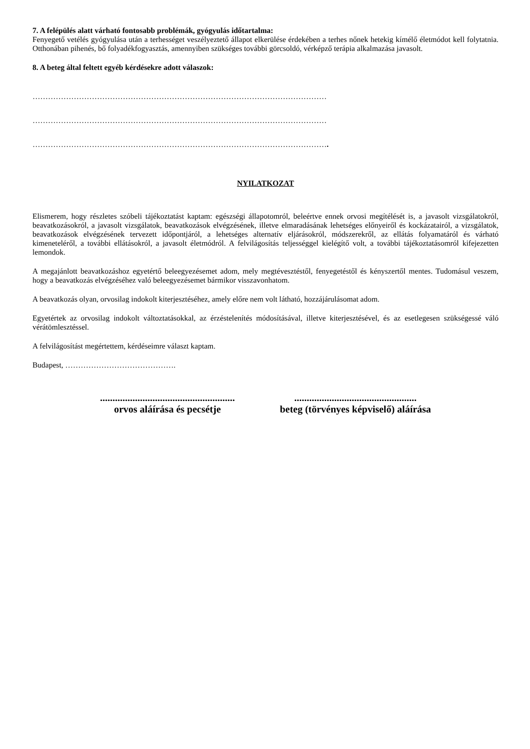7. A felépülés alatt várható fontosabb problémák, gyógyulás időtartalma:
Fenyegető vetélés gyógyulása után a terhességet veszélyeztető állapot elkerülése érdekében a terhes nőnek hetekig kímélő életmódot kell folytatnia. Otthonában pihenés, bő folyadékfogyasztás, amennyiben szükséges további görcsoldó, vérképző terápia alkalmazása javasolt.
8. A beteg által feltett egyéb kérdésekre adott válaszok:
……………………………………………………………………………………………………
……………………………………………………………………………………………………
…………………………………………………………………………………………………….
NYILATKOZAT
Elismerem, hogy részletes szóbeli tájékoztatást kaptam: egészségi állapotomról, beleértve ennek orvosi megítélését is, a javasolt vizsgálatokról, beavatkozásokról, a javasolt vizsgálatok, beavatkozások elvégzésének, illetve elmaradásának lehetséges előnyeiről és kockázatairól, a vizsgálatok, beavatkozások elvégzésének tervezett időpontjáról, a lehetséges alternatív eljárásokról, módszerekről, az ellátás folyamatáról és várható kimeneteléről, a további ellátásokról, a javasolt életmódról. A felvilágosítás teljességgel kielégítő volt, a további tájékoztatásomról kifejezetten lemondok.
A megajánlott beavatkozáshoz egyetértő beleegyezésemet adom, mely megtévesztéstől, fenyegetéstől és kényszertől mentes. Tudomásul veszem, hogy a beavatkozás elvégzéséhez való beleegyezésemet bármikor visszavonhatom.
A beavatkozás olyan, orvosilag indokolt kiterjesztéséhez, amely előre nem volt látható, hozzájárulásomat adom.
Egyetértek az orvosilag indokolt változtatásokkal, az érzéstelenítés módosításával, illetve kiterjesztésével, és az esetlegesen szükségessé váló vérátömlesztéssel.
A felvilágosítást megértettem, kérdéseimre választ kaptam.
Budapest, …………………………………….
......................................................
orvos aláírása és pecsétje
.................................................
beteg (törvényes képviselő) aláírása